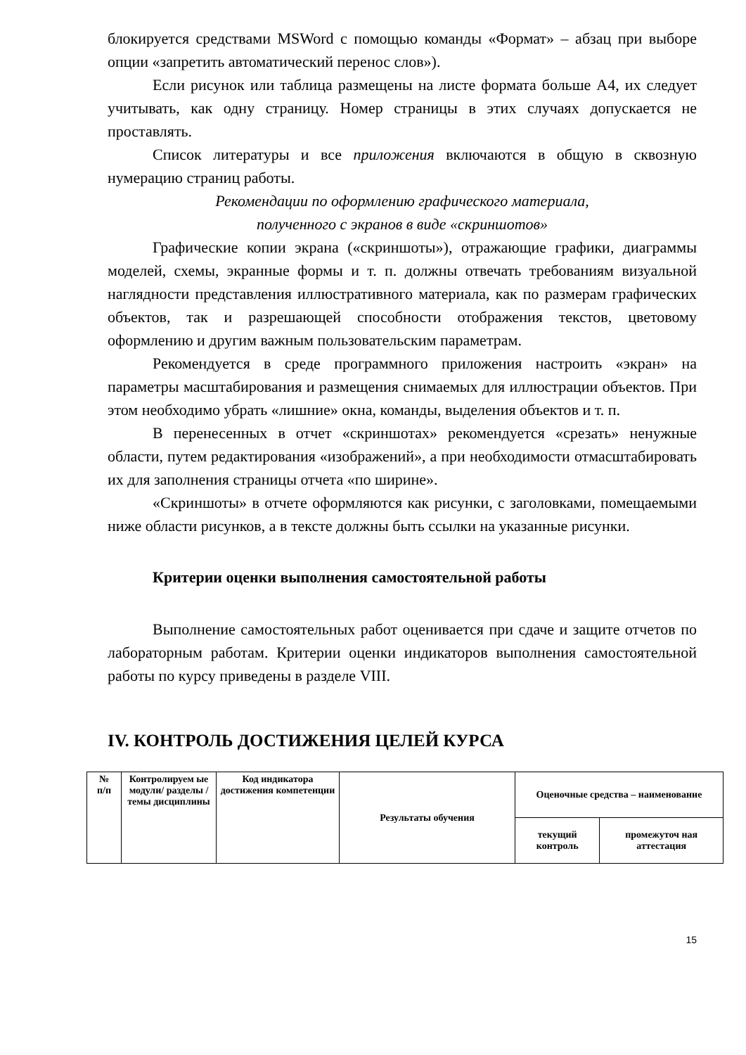блокируется средствами MSWord с помощью команды «Формат» – абзац при выборе опции «запретить автоматический перенос слов»).
Если рисунок или таблица размещены на листе формата больше А4, их следует учитывать, как одну страницу. Номер страницы в этих случаях допускается не проставлять.
Список литературы и все приложения включаются в общую в сквозную нумерацию страниц работы.
Рекомендации по оформлению графического материала,
полученного с экранов в виде «скриншотов»
Графические копии экрана («скриншоты»), отражающие графики, диаграммы моделей, схемы, экранные формы и т. п. должны отвечать требованиям визуальной наглядности представления иллюстративного материала, как по размерам графических объектов, так и разрешающей способности отображения текстов, цветовому оформлению и другим важным пользовательским параметрам.
Рекомендуется в среде программного приложения настроить «экран» на параметры масштабирования и размещения снимаемых для иллюстрации объектов. При этом необходимо убрать «лишние» окна, команды, выделения объектов и т. п.
В перенесенных в отчет «скриншотах» рекомендуется «срезать» ненужные области, путем редактирования «изображений», а при необходимости отмасштабировать их для заполнения страницы отчета «по ширине».
«Скриншоты» в отчете оформляются как рисунки, с заголовками, помещаемыми ниже области рисунков, а в тексте должны быть ссылки на указанные рисунки.
Критерии оценки выполнения самостоятельной работы
Выполнение самостоятельных работ оценивается при сдаче и защите отчетов по лабораторным работам. Критерии оценки индикаторов выполнения самостоятельной работы по курсу приведены в разделе VIII.
IV. КОНТРОЛЬ ДОСТИЖЕНИЯ ЦЕЛЕЙ КУРСА
| № п/п | Контролируем ые модули/ разделы / темы дисциплины | Код индикатора достижения компетенции | Результаты обучения | Оценочные средства – наименование | |
| --- | --- | --- | --- | --- | --- |
| | | | | текущий контроль | промежуточ ная аттестация |
15